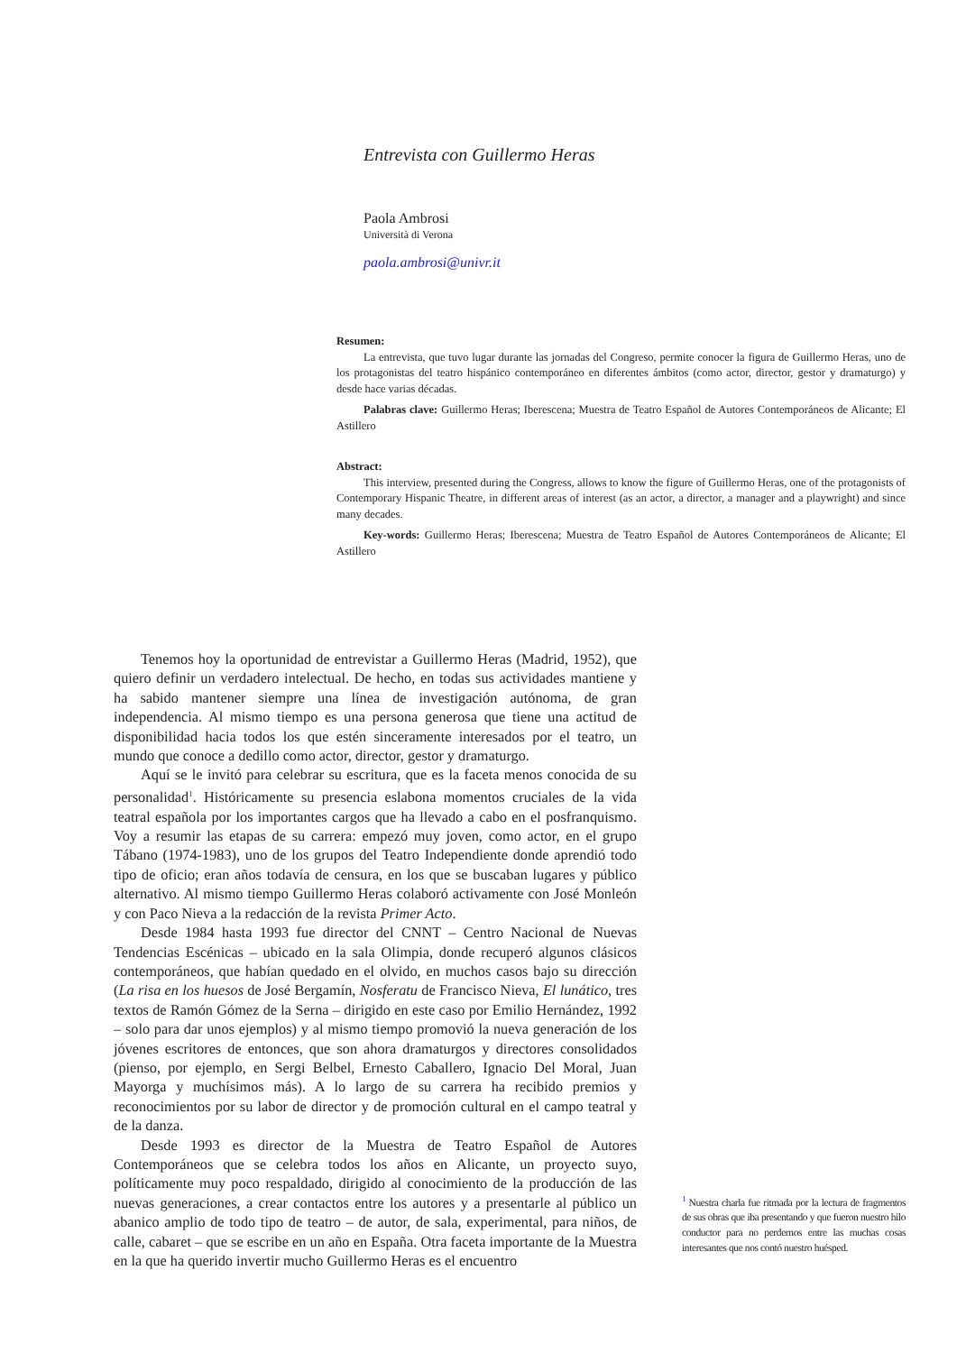Entrevista con Guillermo Heras
Paola Ambrosi
Università di Verona
paola.ambrosi@univr.it
Resumen:
La entrevista, que tuvo lugar durante las jornadas del Congreso, permite conocer la figura de Guillermo Heras, uno de los protagonistas del teatro hispánico contemporáneo en diferentes ámbitos (como actor, director, gestor y dramaturgo) y desde hace varias décadas.
Palabras clave: Guillermo Heras; Iberescena; Muestra de Teatro Español de Autores Contemporáneos de Alicante; El Astillero
Abstract:
This interview, presented during the Congress, allows to know the figure of Guillermo Heras, one of the protagonists of Contemporary Hispanic Theatre, in different areas of interest (as an actor, a director, a manager and a playwright) and since many decades.
Key-words: Guillermo Heras; Iberescena; Muestra de Teatro Español de Autores Contemporáneos de Alicante; El Astillero
Tenemos hoy la oportunidad de entrevistar a Guillermo Heras (Madrid, 1952), que quiero definir un verdadero intelectual. De hecho, en todas sus actividades mantiene y ha sabido mantener siempre una línea de investigación autónoma, de gran independencia. Al mismo tiempo es una persona generosa que tiene una actitud de disponibilidad hacia todos los que estén sinceramente interesados por el teatro, un mundo que conoce a dedillo como actor, director, gestor y dramaturgo.
Aquí se le invitó para celebrar su escritura, que es la faceta menos conocida de su personalidad<sup>1</sup>. Históricamente su presencia eslabona momentos cruciales de la vida teatral española por los importantes cargos que ha llevado a cabo en el posfranquismo. Voy a resumir las etapas de su carrera: empezó muy joven, como actor, en el grupo Tábano (1974-1983), uno de los grupos del Teatro Independiente donde aprendió todo tipo de oficio; eran años todavía de censura, en los que se buscaban lugares y público alternativo. Al mismo tiempo Guillermo Heras colaboró activamente con José Monleón y con Paco Nieva a la redacción de la revista Primer Acto.
Desde 1984 hasta 1993 fue director del CNNT – Centro Nacional de Nuevas Tendencias Escénicas – ubicado en la sala Olimpia, donde recuperó algunos clásicos contemporáneos, que habían quedado en el olvido, en muchos casos bajo su dirección (La risa en los huesos de José Bergamín, Nosferatu de Francisco Nieva, El lunático, tres textos de Ramón Gómez de la Serna – dirigido en este caso por Emilio Hernández, 1992 – solo para dar unos ejemplos) y al mismo tiempo promovió la nueva generación de los jóvenes escritores de entonces, que son ahora dramaturgos y directores consolidados (pienso, por ejemplo, en Sergi Belbel, Ernesto Caballero, Ignacio Del Moral, Juan Mayorga y muchísimos más). A lo largo de su carrera ha recibido premios y reconocimientos por su labor de director y de promoción cultural en el campo teatral y de la danza.
Desde 1993 es director de la Muestra de Teatro Español de Autores Contemporáneos que se celebra todos los años en Alicante, un proyecto suyo, políticamente muy poco respaldado, dirigido al conocimiento de la producción de las nuevas generaciones, a crear contactos entre los autores y a presentarle al público un abanico amplio de todo tipo de teatro – de autor, de sala, experimental, para niños, de calle, cabaret – que se escribe en un año en España. Otra faceta importante de la Muestra en la que ha querido invertir mucho Guillermo Heras es el encuentro
<sup>1</sup> Nuestra charla fue ritmada por la lectura de fragmentos de sus obras que iba presentando y que fueron nuestro hilo conductor para no perdernos entre las muchas cosas interesantes que nos contó nuestro huésped.